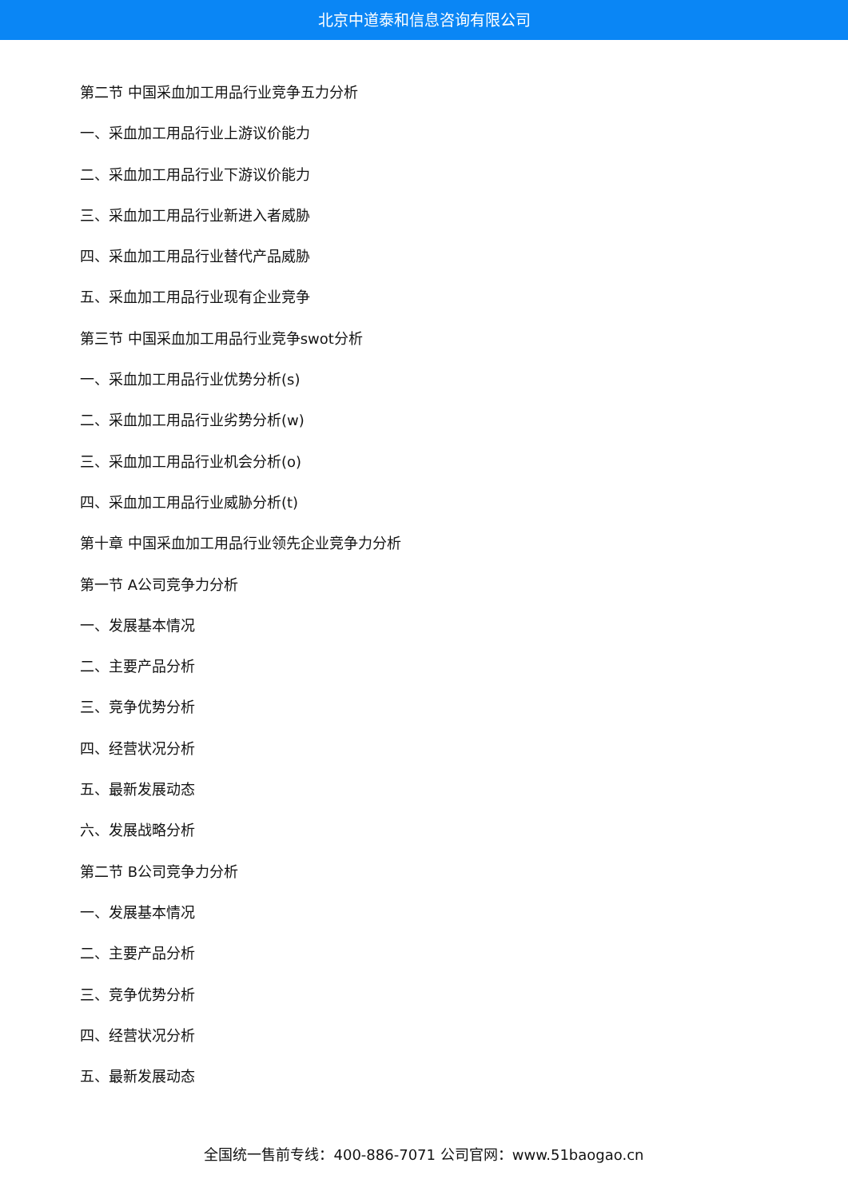北京中道泰和信息咨询有限公司
第二节 中国采血加工用品行业竞争五力分析
一、采血加工用品行业上游议价能力
二、采血加工用品行业下游议价能力
三、采血加工用品行业新进入者威胁
四、采血加工用品行业替代产品威胁
五、采血加工用品行业现有企业竞争
第三节 中国采血加工用品行业竞争swot分析
一、采血加工用品行业优势分析(s)
二、采血加工用品行业劣势分析(w)
三、采血加工用品行业机会分析(o)
四、采血加工用品行业威胁分析(t)
第十章 中国采血加工用品行业领先企业竞争力分析
第一节 A公司竞争力分析
一、发展基本情况
二、主要产品分析
三、竞争优势分析
四、经营状况分析
五、最新发展动态
六、发展战略分析
第二节 B公司竞争力分析
一、发展基本情况
二、主要产品分析
三、竞争优势分析
四、经营状况分析
五、最新发展动态
全国统一售前专线：400-886-7071 公司官网：www.51baogao.cn